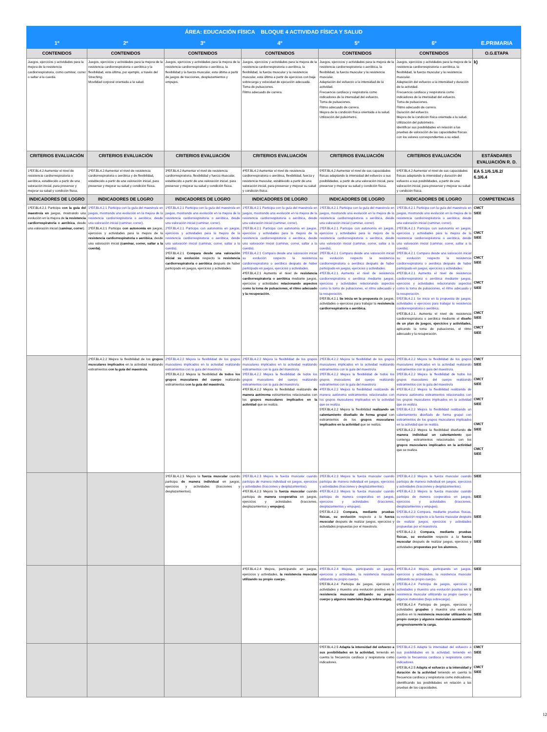| ÁREA: EDUCACIÓN FÍSICA BLOQUE 4 ACTIVIDAD FÍSICA Y SALUD | | | | | | |
| --- | --- | --- | --- | --- | --- | --- |
| 1º | 2º | 3º | 4º | 5º | 6º | E.PRIMARIA |
| CONTENIDOS | CONTENIDOS | CONTENIDOS | CONTENIDOS | CONTENIDOS | CONTENIDOS | O.G.ETAPA |
| Juegos, ejercicios y actividades para la mejora de la resistencia cardiorrespiratoria, como caminar, correr o saltar a la cuerda. | Juegos, ejercicios y actividades para la mejora de la resistencia cardiorrespiratoria o aeróbica y la flexibilidad, esta última, por ejemplo, a través del Streching. Movilidad corporal orientada a la salud. | Juegos, ejercicios y actividades para la mejora de la resistencia cardiorrespiratoria o aeróbica, la flexibilidad y la fuerza muscular, esta última a partir de juegos de tracciones, desplazamientos y empujes. | Juegos, ejercicios y actividades para la mejora de la resistencia cardiorrespiratoria o aeróbica, la flexibilidad, la fuerza muscular y la resistencia muscular, esta última a partir de ejercicios con baja sobrecarga y velocidad de ejecución adecuada. Toma de pulsaciones. Ritmo adecuado de carrera. | Juegos, ejercicios y actividades para la mejora de la resistencia cardiorrespiratoria o aeróbica, la flexibilidad, la fuerza muscular y la resistencia muscular. Adaptación del esfuerzo a la intensidad de la actividad. Frecuencia cardíaca y respiratoria como indicadores de la intensidad del esfuerzo. Toma de pulsaciones. Ritmo adecuado de carrera. Mejora de la condición física orientada a la salud. Utilización del pulsómetro. | Juegos, ejercicios y actividades para la mejora de la resistencia cardiorrespiratoria o aeróbica, la flexibilidad, la fuerza muscular y la resistencia muscular. Adaptación del esfuerzo a la intensidad y duración de la actividad. Frecuencia cardíaca y respiratoria como indicadores de la intensidad del esfuerzo. Toma de pulsaciones. Ritmo adecuado de carrera. Duración del esfuerzo. Mejora de la condición física orientada a la salud. Utilización del pulsómetro. Identificar sus posibilidades en relación a las pruebas de valoración de las capacidades físicas con los valores correspondientes a su edad. | k) |
| CRITERIOS EVALUACIÓN | CRITERIOS EVALUACIÓN | CRITERIOS EVALUACIÓN | CRITERIOS EVALUACIÓN | CRITERIOS EVALUACIÓN | CRITERIOS EVALUACIÓN | ESTÁNDARES EVALUACIÓN R. D. |
| 1ºEF.BL4.2 Aumentar el nivel de resistencia cardiorrespiratoria o aeróbica, establecido a partir de una valoración inicial, para preservar y mejorar su salud y condición física. | 2ºEF.BL4.2 Aumentar el nivel de resistencia cardiorrespiratoria o aeróbica y de flexibilidad, establecido a partir de una valoración inicial, para preservar y mejorar su salud y condición física. | 3ºEF.BL4.2 Aumentar el nivel de resistencia cardiorrespiratoria, flexibilidad y fuerza muscular, establecido a partir de una valoración inicial, para preservar y mejorar su salud y condición física. | 4ºEF.BL4.2 Aumentar el nivel de resistencia cardiorrespiratoria o aeróbica, flexibilidad, fuerza y resistencia muscular, establecido a partir de una valoración inicial, para preservar y mejorar su salud y condición física. | 5ºEF.BL4.2 Aumentar el nivel de sus capacidades físicas adaptando la intensidad del esfuerzo a sus posibilidades, a partir de una valoración inicial, para preservar y mejorar su salud y condición física. | 6ºEF.BL4.2 Aumentar el nivel de sus capacidades físicas adaptando la intensidad y duración del esfuerzo a sus posibilidades, a partir de una valoración inicial, para preservar y mejorar su salud y condición física. | EA 5.1/6.1/6.2/ 6.3/6.4 |
| INDICADORES DE LOGRO | INDICADORES DE LOGRO | INDICADORES DE LOGRO | INDICADORES DE LOGRO | INDICADORES DE LOGRO | INDICADORES DE LOGRO | COMPETENCIAS |
| 1ºEF.BL4.2.1 Participa con la guía del maestro/a en juegos, mostrando una evolución en la mejora de la resistencia cardiorrespiratoria o aeróbica , desde una valoración inicial ( caminar, correr ). | 1ºEF.BL4.2.1 Participa con la guía del maestro/a en juegos, mostrando una evolución en la mejora de la resistencia cardiorrespiratoria o aeróbica, desde una valoración inicial (caminar, correr). 2ºEF.BL4.2.1 Participa con autonomía en juegos, ejercicios y actividades para la mejora de la resistencia cardiorrespiratoria o aeróbica , desde una valoración inicial (caminar, correr, saltar a la cuerda). | 1ºEF.BL4.2.1 Participa con la guía del maestro/a en juegos, mostrando una evolución en la mejora de la resistencia cardiorrespiratoria o aeróbica, desde una valoración inicial (caminar, correr). 2ºEF.BL4.2.1 Participa con autonomía en juegos, ejercicios y actividades para la mejora de la resistencia cardiorrespiratoria o aeróbica, desde una valoración inicial (caminar, correr, saltar a la cuerda). 3ºEF.BL4.2.1 Compara desde una valoración inicial su evolución respecto la resistencia cardiorrespiratoria o aeróbica después de haber participado en juegos, ejercicios y actividades. | 1ºEF.BL4.2.1 Participa con la guía del maestro/a en juegos, mostrando una evolución en la mejora de la resistencia cardiorrespiratoria o aeróbica, desde una valoración inicial (caminar, correr). 2ºEF.BL4.2.1 Participa con autonomía en juegos, ejercicios y actividades para la mejora de la resistencia cardiorrespiratoria o aeróbica, desde una valoración inicial (caminar, correr, saltar a la cuerda). 3ºEF.BL4.2.1 Compara desde una valoración inicial su evolución respecto la resistencia cardiorrespiratoria o aeróbica después de haber participado en juegos, ejercicios y actividades. 4ºEF.BL4.2.1 Aumenta el nivel de resistencia cardiorrespiratoria o aeróbica mediante juegos, ejercicios y actividades relacionando aspectos como la toma de pulsaciones, el ritmo adecuado y la recuperación. | 1ºEF.BL4.2.1 Participa con la guía del maestro/a en juegos, mostrando una evolución en la mejora de la resistencia cardiorrespiratoria o aeróbica, desde una valoración inicial (caminar, correr). 2ºEF.BL4.2.1 Participa con autonomía en juegos, ejercicios y actividades para la mejora de la resistencia cardiorrespiratoria o aeróbica, desde una valoración inicial (caminar, correr, saltar a la cuerda). 3ºEF.BL4.2.1 Compara desde una valoración inicial su evolución respecto la resistencia cardiorrespiratoria o aeróbica después de haber participado en juegos, ejercicios y actividades. 4ºEF.BL4.2.1 Aumenta el nivel de resistencia cardiorrespiratoria o aeróbica mediante juegos, ejercicios y actividades relacionando aspectos como la toma de pulsaciones, el ritmo adecuado y la recuperación. 5ºEF.BL4.2.1 Se inicia en la propuesta de juegos, actividades o ejercicios para trabajar la resistencia cardiorrespiratoria o aeróbica. | 1ºEF.BL4.2.1 Participa con la guía del maestro/a en juegos, mostrando una evolución en la mejora de la resistencia cardiorrespiratoria o aeróbica, desde una valoración inicial (caminar, correr). 2ºEF.BL4.2.1 Participa con autonomía en juegos, ejercicios y actividades para la mejora de la resistencia cardiorrespiratoria o aeróbica, desde una valoración inicial (caminar, correr, saltar a la cuerda). 3ºEF.BL4.2.1 Compara desde una valoración inicial su evolución respecto la resistencia cardiorrespiratoria o aeróbica después de haber participado en juegos, ejercicios y actividades. 4ºEF.BL4.2.1 Aumenta el nivel de resistencia cardiorrespiratoria o aeróbica mediante juegos, ejercicios y actividades relacionando aspectos como la toma de pulsaciones, el ritmo adecuado y la recuperación. 5ºEF.BL4.2.1 Se inicia en la propuesta de juegos, actividades o ejercicios para trabajar la resistencia cardiorrespiratoria o aeróbica. 6ºEF.BL4.2.1. Aumenta el nivel de resistencia cardiorrespiratoria o aeróbica mediante el diseño de un plan de juegos, ejercicios y actividades, aplicando la toma de pulsaciones, el ritmo adecuado y la recuperación. | CMCT SIEE CMCT SIEE CMCT SIEE CMCT SIEE CMCT SIEE CMCT SIEE |
| | 2ºEF.BL4.2.2 Mejora la flexibilidad de los grupos musculares implicados en la actividad realizando estiramientos con la guía del maestro/a. | 2ºEF.BL4.2.2 Mejora la flexibilidad de los grupos musculares implicados en la actividad realizando estiramientos con la guía del maestro/a. 3ºEF.BL4.2.2 Mejora la flexibilidad de todos los grupos musculares del cuerpo realizando estiramientos con la guía del maestro/a. | 2ºEF.BL4.2.2 Mejora la flexibilidad de los grupos musculares implicados en la actividad realizando estiramientos con la guía del maestro/a. 3ºEF.BL4.2.2 Mejora la flexibilidad de todos los grupos musculares del cuerpo realizando estiramientos con la guía del maestro/a. 4ºEF.BL4.2.2 Mejora la flexibilidad realizando de manera autónoma estiramientos relacionados con los grupos musculares implicados en la actividad que se realiza. | 2ºEF.BL4.2.2 Mejora la flexibilidad de los grupos musculares implicados en la actividad realizando estiramientos con la guía del maestro/a. 3ºEF.BL4.2.2 Mejora la flexibilidad de todos los grupos musculares del cuerpo realizando estiramientos con la guía del maestro/a 4ºEF.BL4.2.2 Mejora la flexibilidad realizando de manera autónoma estiramientos relacionados con los grupos musculares implicados en la actividad que se realiza. 5ºEF.BL4.2.2 Mejora la flexibilidad realizando un calentamiento diseñado de forma grupal con estiramientos de los grupos musculares implicados en la actividad que se realiza. | 2ºEF.BL4.2.2 Mejora la flexibilidad de los grupos musculares implicados en la actividad realizando estiramientos con la guía del maestro/a. 3ºEF.BL4.2.2 Mejora la flexibilidad de todos los grupos musculares del cuerpo realizando estiramientos con la guía del maestro/a 4ºEF.BL4.2.2 Mejora la flexibilidad realizando de manera autónoma estiramientos relacionados con los grupos musculares implicados en la actividad que se realiza. 5ºEF.BL4.2.2 Mejora la flexibilidad realizando un calentamiento diseñado de forma grupal con estiramientos de los grupos musculares implicados en la actividad que se realiza. 6ºEF.BL4.2.2 Mejora la flexibilidad diseñando de manera individual un calentamiento que contenga estiramientos relacionados con los grupos musculares implicados en la actividad que se realiza. | CMCT SIEE CMCT SIEE CMCT SIEE CMCT SIEE CMCT SIEE |
| | | 3ºEF.BL4.2.3 Mejora la fuerza muscular cuando participa de manera individual en juegos, ejercicios y actividades (tracciones y desplazamientos). | 3ºEF.BL4.2.3 Mejora la fuerza muscular cuando participa de manera individual en juegos, ejercicios y actividades (tracciones y desplazamientos). 4ºEF.BL4.2.3 Mejora la fuerza muscular cuando participa de manera cooperativa en juegos, ejercicios y actividades (tracciones, desplazamientos y empujes). | 3ºEF.BL4.2.3 Mejora la fuerza muscular cuando participa de manera individual en juegos, ejercicios y actividades (tracciones y desplazamientos). 4ºEF.BL4.2.3 Mejora la fuerza muscular cuando participa de manera cooperativa en juegos, ejercicios y actividades (tracciones, desplazamientos y empujes). 5ºEF.BL4.2.3 Compara, mediante pruebas físicas, su evolución respecto a la fuerza muscular después de realizar juegos, ejercicios y actividades propuestas por el maestro/a. | 3ºEF.BL4.2.3 Mejora la fuerza muscular cuando participa de manera individual en juegos, ejercicios y actividades (tracciones y desplazamientos). 4ºEF.BL4.2.3 Mejora la fuerza muscular cuando participa de manera cooperativa en juegos, ejercicios y actividades (tracciones, desplazamientos y empujes). 5ºEF.BL4.2.3 Compara, mediante pruebas físicas, su evolución respecto a la fuerza muscular después de realizar juegos, ejercicios y actividades propuestas por el maestro/a. 6ºEF.BL4.2.3 Compara, mediante pruebas físicas, su evolución respecto a la fuerza muscular después de realizar juegos, ejercicios y actividades propuestas por los alumnos. | SIEE SIEE SIEE SIEE |
| | | | 4ºEF.BL4.2.4 Mejora, participando en juegos, ejercicios y actividades, la resistencia muscular utilizando su propio cuerpo . | 4ºEF.BL4.2.4 Mejora, participando en juegos, ejercicios y actividades, la resistencia muscular utilizando su propio cuerpo. 5ºEF.BL4.2.4 Participa de juegos, ejercicios y actividades y muestra una evolución positiva en la resistencia muscular utilizando su propio cuerpo y algunos materiales (baja sobrecarga). | 4ºEF.BL4.2.4 Mejora, participando en juegos, ejercicios y actividades, la resistencia muscular utilizando su propio cuerpo. 5ºEF.BL4.2.4 Participa de juegos, ejercicios y actividades y muestra una evolución positiva en la resistencia muscular utilizando su propio cuerpo y algunos materiales (baja sobrecarga). 6ºEF.BL4.2.4 Participa de juegos, ejercicios y actividades grupales y muestra una evolución positiva en la resistencia muscular utilizando su propio cuerpo y algunos materiales aumentando progresivamente la carga. | SIEE SIEE SIEE |
| | | | | 5ºEF.BL4.2.5 Adapta la intensidad del esfuerzo a sus posibilidades en la actividad, teniendo en cuenta la frecuencia cardíaca y respiratoria como indicadores. | 5ºEF.BL4.2.5 Adapta la intensidad del esfuerzo a sus posibilidades en la actividad, teniendo en cuenta la frecuencia cardíaca y respiratoria como indicadores. 6ºEF.BL4.2.5 Adapta el esfuerzo a la intensidad y duración de la actividad teniendo en cuenta la frecuencia cardíaca y respiratoria como indicadores, identificando las posibilidades en relación a las pruebas de las capacidades. | CMCT SIEE CMCT SIEE |
12